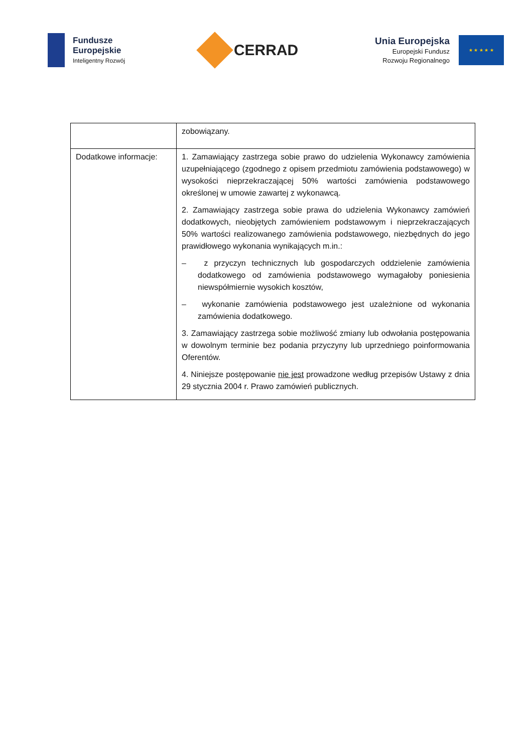Fundusze
Europejskie
Inteligentny Rozwój
CERRAD
Unia Europejska
Europejski Fundusz
Rozwoju Regionalnego
★ ★ ★ ★ ★
| | zobowiązany. |
| Dodatkowe informacje: | 1. Zamawiający zastrzega sobie prawo do udzielenia Wykonawcy zamówienia uzupełniającego (zgodnego z opisem przedmiotu zamówienia podstawowego) w wysokości nieprzekraczającej 50% wartości zamówienia podstawowego określonej w umowie zawartej z wykonawcą. 2. Zamawiający zastrzega sobie prawa do udzielenia Wykonawcy zamówień dodatkowych, nieobjętych zamówieniem podstawowym i nieprzekraczających 50% wartości realizowanego zamówienia podstawowego, niezbędnych do jego prawidłowego wykonania wynikających m.in.: – z przyczyn technicznych lub gospodarczych oddzielenie zamówienia dodatkowego od zamówienia podstawowego wymagałoby poniesienia niewspółmiernie wysokich kosztów, – wykonanie zamówienia podstawowego jest uzależnione od wykonania zamówienia dodatkowego. 3. Zamawiający zastrzega sobie możliwość zmiany lub odwołania postępowania w dowolnym terminie bez podania przyczyny lub uprzedniego poinformowania Oferentów. 4. Niniejsze postępowanie nie jest prowadzone według przepisów Ustawy z dnia 29 stycznia 2004 r. Prawo zamówień publicznych. |